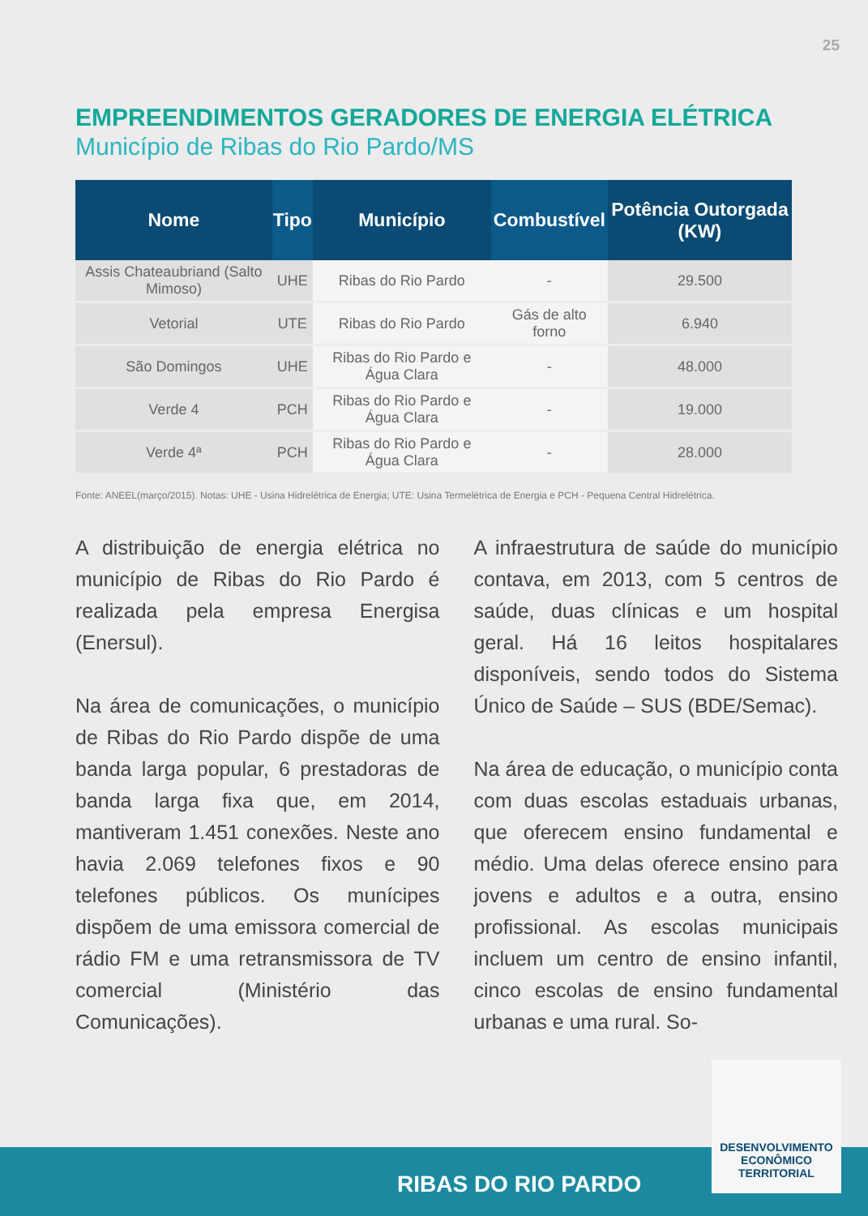25
EMPREENDIMENTOS GERADORES DE ENERGIA ELÉTRICA
Município de Ribas do Rio Pardo/MS
| Nome | Tipo | Município | Combustível | Potência Outorgada (KW) |
| --- | --- | --- | --- | --- |
| Assis Chateaubriand (Salto Mimoso) | UHE | Ribas do Rio Pardo | - | 29.500 |
| Vetorial | UTE | Ribas do Rio Pardo | Gás de alto forno | 6.940 |
| São Domingos | UHE | Ribas do Rio Pardo e Água Clara | - | 48.000 |
| Verde 4 | PCH | Ribas do Rio Pardo e Água Clara | - | 19.000 |
| Verde 4ª | PCH | Ribas do Rio Pardo e Água Clara | - | 28.000 |
Fonte: ANEEL(março/2015). Notas: UHE - Usina Hidrelétrica de Energia; UTE: Usina Termelétrica de Energia e PCH - Pequena Central Hidrelétrica.
A distribuição de energia elétrica no município de Ribas do Rio Pardo é realizada pela empresa Energisa (Enersul).
Na área de comunicações, o município de Ribas do Rio Pardo dispõe de uma banda larga popular, 6 prestadoras de banda larga fixa que, em 2014, mantiveram 1.451 conexões. Neste ano havia 2.069 telefones fixos e 90 telefones públicos. Os munícipes dispõem de uma emissora comercial de rádio FM e uma retransmissora de TV comercial (Ministério das Comunicações).
A infraestrutura de saúde do município contava, em 2013, com 5 centros de saúde, duas clínicas e um hospital geral. Há 16 leitos hospitalares disponíveis, sendo todos do Sistema Único de Saúde – SUS (BDE/Semac).
Na área de educação, o município conta com duas escolas estaduais urbanas, que oferecem ensino fundamental e médio. Uma delas oferece ensino para jovens e adultos e a outra, ensino profissional. As escolas municipais incluem um centro de ensino infantil, cinco escolas de ensino fundamental urbanas e uma rural. So-
RIBAS DO RIO PARDO
DESENVOLVIMENTO
ECONÔMICO
TERRITORIAL